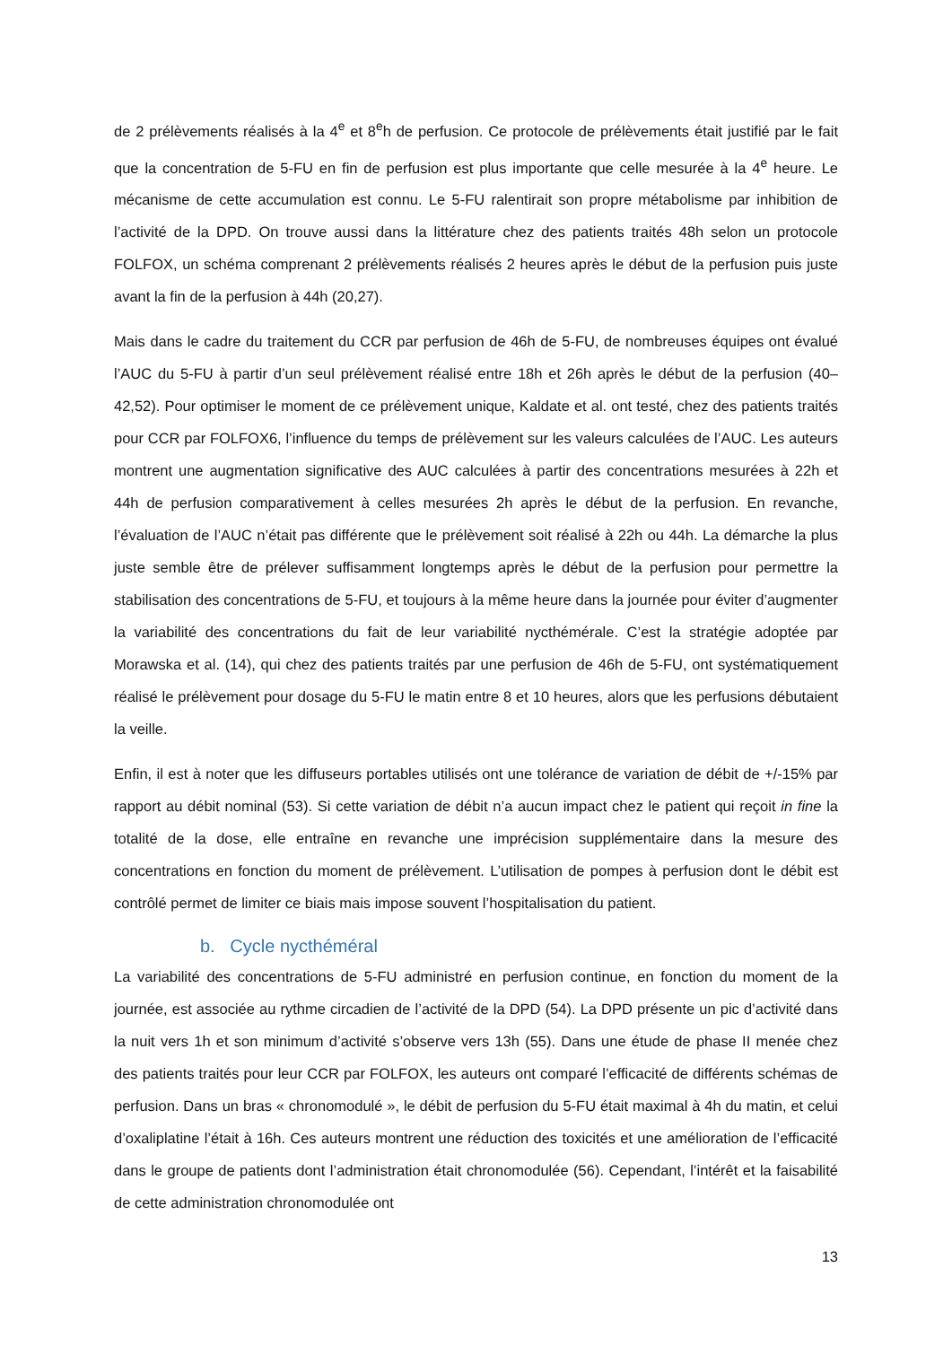de 2 prélèvements réalisés à la 4<sup>e</sup> et 8<sup>e</sup>h de perfusion. Ce protocole de prélèvements était justifié par le fait que la concentration de 5-FU en fin de perfusion est plus importante que celle mesurée à la 4<sup>e</sup> heure. Le mécanisme de cette accumulation est connu. Le 5-FU ralentirait son propre métabolisme par inhibition de l’activité de la DPD. On trouve aussi dans la littérature chez des patients traités 48h selon un protocole FOLFOX, un schéma comprenant 2 prélèvements réalisés 2 heures après le début de la perfusion puis juste avant la fin de la perfusion à 44h (20,27).
Mais dans le cadre du traitement du CCR par perfusion de 46h de 5-FU, de nombreuses équipes ont évalué l’AUC du 5-FU à partir d’un seul prélèvement réalisé entre 18h et 26h après le début de la perfusion (40–42,52). Pour optimiser le moment de ce prélèvement unique, Kaldate et al. ont testé, chez des patients traités pour CCR par FOLFOX6, l’influence du temps de prélèvement sur les valeurs calculées de l’AUC. Les auteurs montrent une augmentation significative des AUC calculées à partir des concentrations mesurées à 22h et 44h de perfusion comparativement à celles mesurées 2h après le début de la perfusion. En revanche, l’évaluation de l’AUC n’était pas différente que le prélèvement soit réalisé à 22h ou 44h. La démarche la plus juste semble être de prélever suffisamment longtemps après le début de la perfusion pour permettre la stabilisation des concentrations de 5-FU, et toujours à la même heure dans la journée pour éviter d’augmenter la variabilité des concentrations du fait de leur variabilité nycthémérale. C’est la stratégie adoptée par Morawska et al. (14), qui chez des patients traités par une perfusion de 46h de 5-FU, ont systématiquement réalisé le prélèvement pour dosage du 5-FU le matin entre 8 et 10 heures, alors que les perfusions débutaient la veille.
Enfin, il est à noter que les diffuseurs portables utilisés ont une tolérance de variation de débit de +/-15% par rapport au débit nominal (53). Si cette variation de débit n’a aucun impact chez le patient qui reçoit in fine la totalité de la dose, elle entraîne en revanche une imprécision supplémentaire dans la mesure des concentrations en fonction du moment de prélèvement. L’utilisation de pompes à perfusion dont le débit est contrôlé permet de limiter ce biais mais impose souvent l’hospitalisation du patient.
b. Cycle nycthéméral
La variabilité des concentrations de 5-FU administré en perfusion continue, en fonction du moment de la journée, est associée au rythme circadien de l’activité de la DPD (54). La DPD présente un pic d’activité dans la nuit vers 1h et son minimum d’activité s’observe vers 13h (55). Dans une étude de phase II menée chez des patients traités pour leur CCR par FOLFOX, les auteurs ont comparé l’efficacité de différents schémas de perfusion. Dans un bras « chronomodulé », le débit de perfusion du 5-FU était maximal à 4h du matin, et celui d’oxaliplatine l’était à 16h. Ces auteurs montrent une réduction des toxicités et une amélioration de l’efficacité dans le groupe de patients dont l’administration était chronomodulée (56). Cependant, l’intérêt et la faisabilité de cette administration chronomodulée ont
13